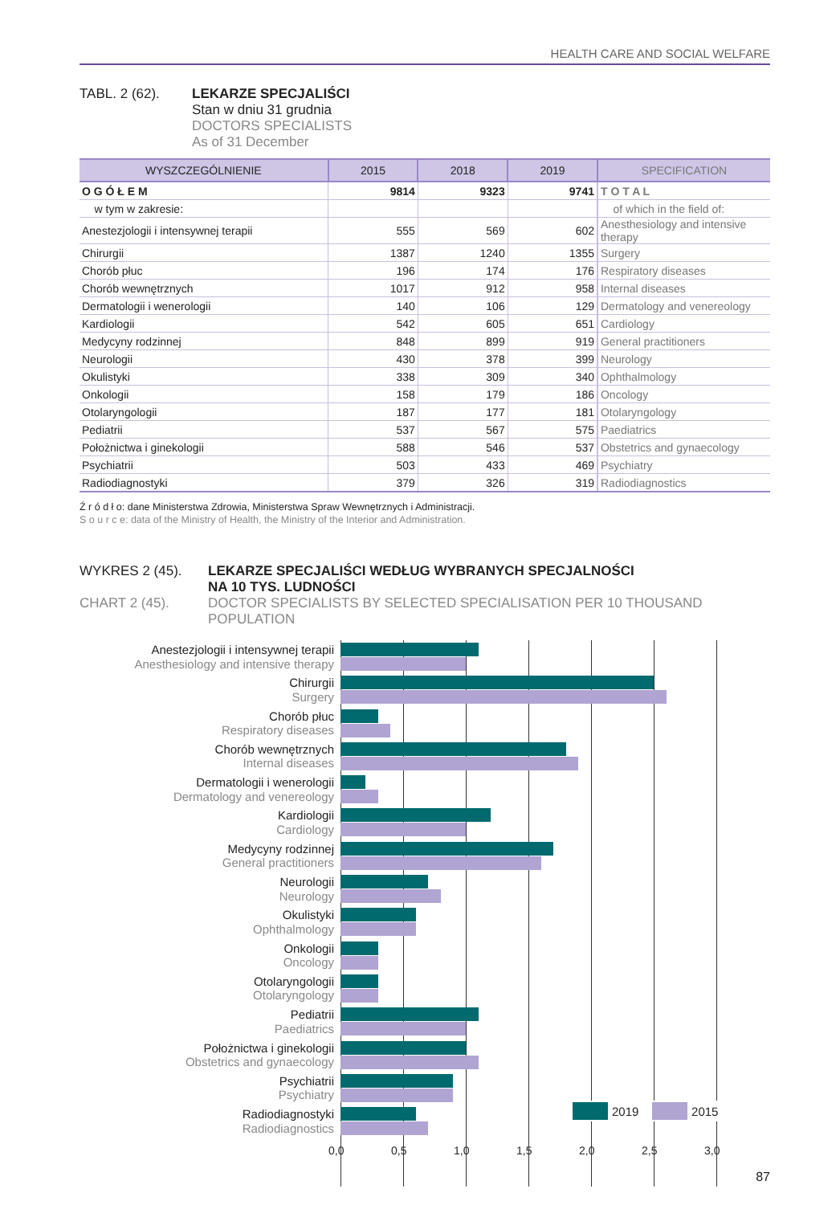HEALTH CARE AND SOCIAL WELFARE
TABL. 2 (62). LEKARZE SPECJALIŚCI
Stan w dniu 31 grudnia
DOCTORS SPECIALISTS
As of 31 December
| WYSZCZEGÓLNIENIE | 2015 | 2018 | 2019 | SPECIFICATION |
| --- | --- | --- | --- | --- |
| O G Ó Ł E M | 9814 | 9323 | 9741 | T O T A L |
| w tym w zakresie: | | | | of which in the field of: |
| Anestezjologii i intensywnej terapii | 555 | 569 | 602 | Anesthesiology and intensive therapy |
| Chirurgii | 1387 | 1240 | 1355 | Surgery |
| Chorób płuc | 196 | 174 | 176 | Respiratory diseases |
| Chorób wewnętrznych | 1017 | 912 | 958 | Internal diseases |
| Dermatologii i wenerologii | 140 | 106 | 129 | Dermatology and venereology |
| Kardiologii | 542 | 605 | 651 | Cardiology |
| Medycyny rodzinnej | 848 | 899 | 919 | General practitioners |
| Neurologii | 430 | 378 | 399 | Neurology |
| Okulistyki | 338 | 309 | 340 | Ophthalmology |
| Onkologii | 158 | 179 | 186 | Oncology |
| Otolaryngologii | 187 | 177 | 181 | Otolaryngology |
| Pediatrii | 537 | 567 | 575 | Paediatrics |
| Położnictwa i ginekologii | 588 | 546 | 537 | Obstetrics and gynaecology |
| Psychiatrii | 503 | 433 | 469 | Psychiatry |
| Radiodiagnostyki | 379 | 326 | 319 | Radiodiagnostics |
Ź r ó d ł o: dane Ministerstwa Zdrowia, Ministerstwa Spraw Wewnętrznych i Administracji.
S o u r c e: data of the Ministry of Health, the Ministry of the Interior and Administration.
WYKRES 2 (45).
CHART 2 (45).
LEKARZE SPECJALIŚCI WEDŁUG WYBRANYCH SPECJALNOŚCI
NA 10 TYS. LUDNOŚCI
DOCTOR SPECIALISTS BY SELECTED SPECIALISATION PER 10 THOUSAND
POPULATION
Anestezjologii i intensywnej terapii
Anesthesiology and intensive therapy
Chirurgii
Surgery
Chorób płuc
Respiratory diseases
Chorób wewnętrznych
Internal diseases
Dermatologii i wenerologii
Dermatology and venereology
Kardiologii
Cardiology
Medycyny rodzinnej
General practitioners
Neurologii
Neurology
Okulistyki
Ophthalmology
Onkologii
Oncology
Otolaryngologii
Otolaryngology
Pediatrii
Paediatrics
Położnictwa i ginekologii
Obstetrics and gynaecology
Psychiatrii
Psychiatry
Radiodiagnostyki
Radiodiagnostics
2019 2015
0,0 0,5 1,0 1,5 2,0 2,5 3,0
87